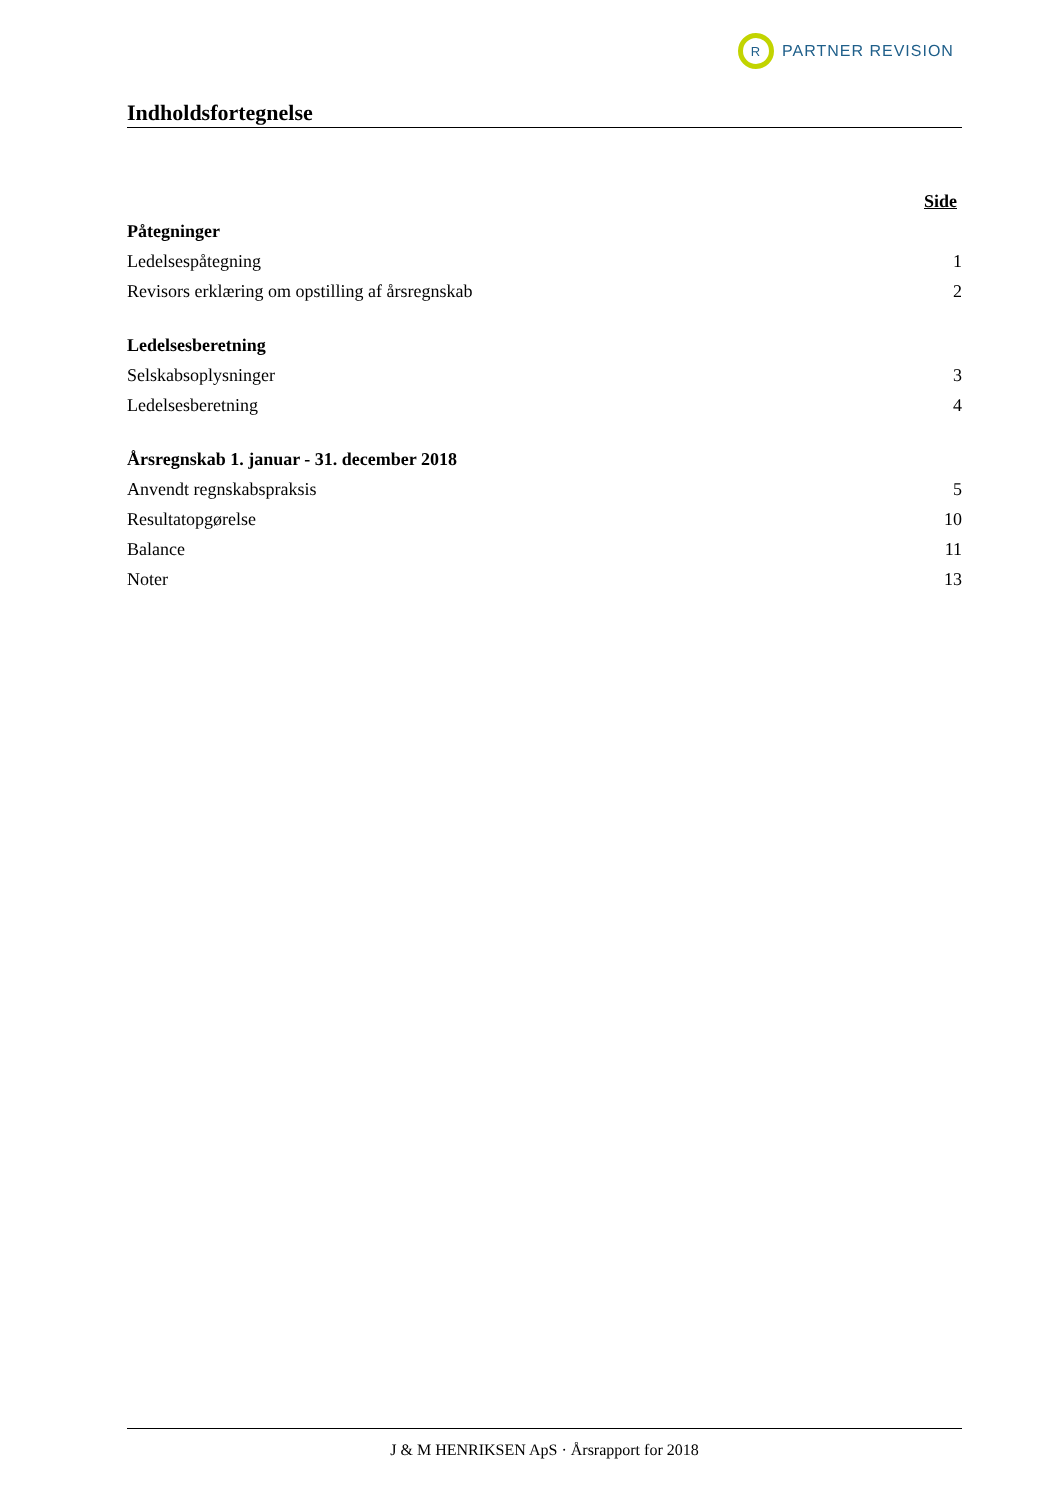R
PARTNER REVISION
Indholdsfortegnelse
| | Side |
| Påtegninger | |
| Ledelsespåtegning | 1 |
| Revisors erklæring om opstilling af årsregnskab | 2 |
| Ledelsesberetning | |
| Selskabsoplysninger | 3 |
| Ledelsesberetning | 4 |
| Årsregnskab 1. januar - 31. december 2018 | |
| Anvendt regnskabspraksis | 5 |
| Resultatopgørelse | 10 |
| Balance | 11 |
| Noter | 13 |
J & M HENRIKSEN ApS · Årsrapport for 2018